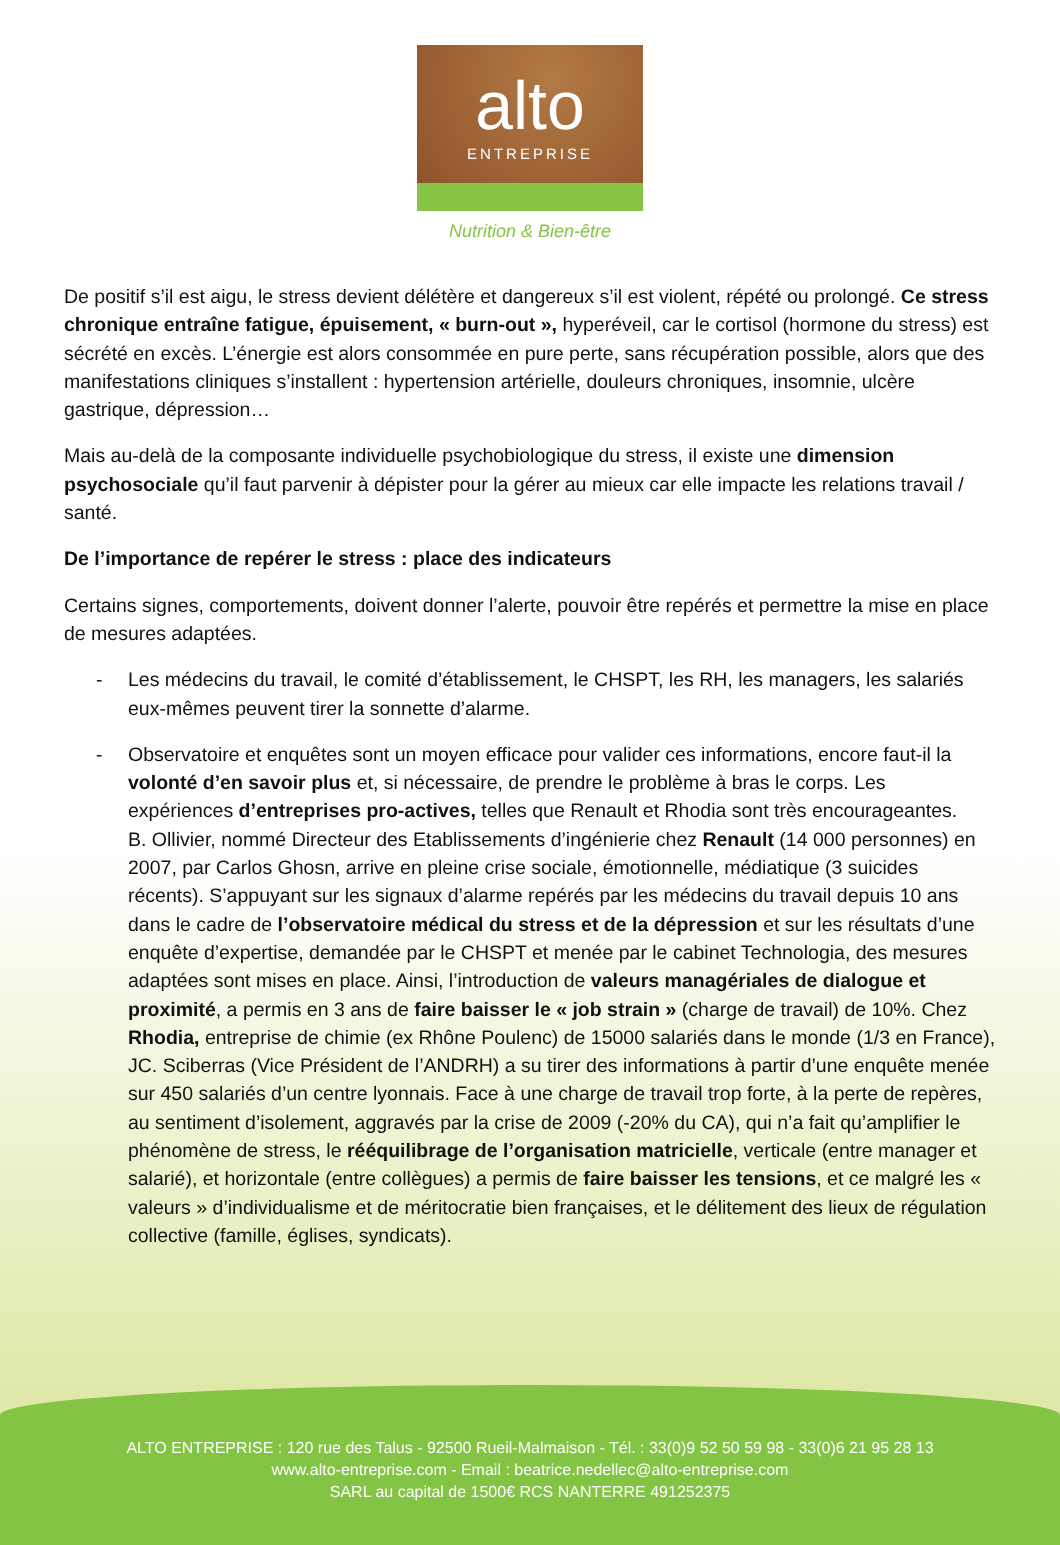alto
ENTREPRISE
Nutrition & Bien-être
De positif s’il est aigu, le stress devient délétère et dangereux s’il est violent, répété ou prolongé. Ce stress chronique entraîne fatigue, épuisement, « burn-out », hyperéveil, car le cortisol (hormone du stress) est sécrété en excès. L’énergie est alors consommée en pure perte, sans récupération possible, alors que des manifestations cliniques s’installent : hypertension artérielle, douleurs chroniques, insomnie, ulcère gastrique, dépression…
Mais au-delà de la composante individuelle psychobiologique du stress, il existe une dimension psychosociale qu’il faut parvenir à dépister pour la gérer au mieux car elle impacte les relations travail / santé.
De l’importance de repérer le stress : place des indicateurs
Certains signes, comportements, doivent donner l’alerte, pouvoir être repérés et permettre la mise en place de mesures adaptées.
- Les médecins du travail, le comité d’établissement, le CHSPT, les RH, les managers, les salariés eux-mêmes peuvent tirer la sonnette d’alarme.
- Observatoire et enquêtes sont un moyen efficace pour valider ces informations, encore faut-il la volonté d’en savoir plus et, si nécessaire, de prendre le problème à bras le corps. Les expériences d’entreprises pro-actives, telles que Renault et Rhodia sont très encourageantes. B. Ollivier, nommé Directeur des Etablissements d’ingénierie chez Renault (14 000 personnes) en 2007, par Carlos Ghosn, arrive en pleine crise sociale, émotionnelle, médiatique (3 suicides récents). S’appuyant sur les signaux d’alarme repérés par les médecins du travail depuis 10 ans dans le cadre de l’observatoire médical du stress et de la dépression et sur les résultats d’une enquête d’expertise, demandée par le CHSPT et menée par le cabinet Technologia, des mesures adaptées sont mises en place. Ainsi, l’introduction de valeurs managériales de dialogue et proximité, a permis en 3 ans de faire baisser le « job strain » (charge de travail) de 10%. Chez Rhodia, entreprise de chimie (ex Rhône Poulenc) de 15000 salariés dans le monde (1/3 en France), JC. Sciberras (Vice Président de l’ANDRH) a su tirer des informations à partir d’une enquête menée sur 450 salariés d’un centre lyonnais. Face à une charge de travail trop forte, à la perte de repères, au sentiment d’isolement, aggravés par la crise de 2009 (-20% du CA), qui n’a fait qu’amplifier le phénomène de stress, le rééquilibrage de l’organisation matricielle, verticale (entre manager et salarié), et horizontale (entre collègues) a permis de faire baisser les tensions, et ce malgré les « valeurs » d’individualisme et de méritocratie bien françaises, et le délitement des lieux de régulation collective (famille, églises, syndicats).
ALTO ENTREPRISE : 120 rue des Talus - 92500 Rueil-Malmaison - Tél. : 33(0)9 52 50 59 98 - 33(0)6 21 95 28 13
www.alto-entreprise.com - Email : beatrice.nedellec@alto-entreprise.com
SARL au capital de 1500€ RCS NANTERRE 491252375